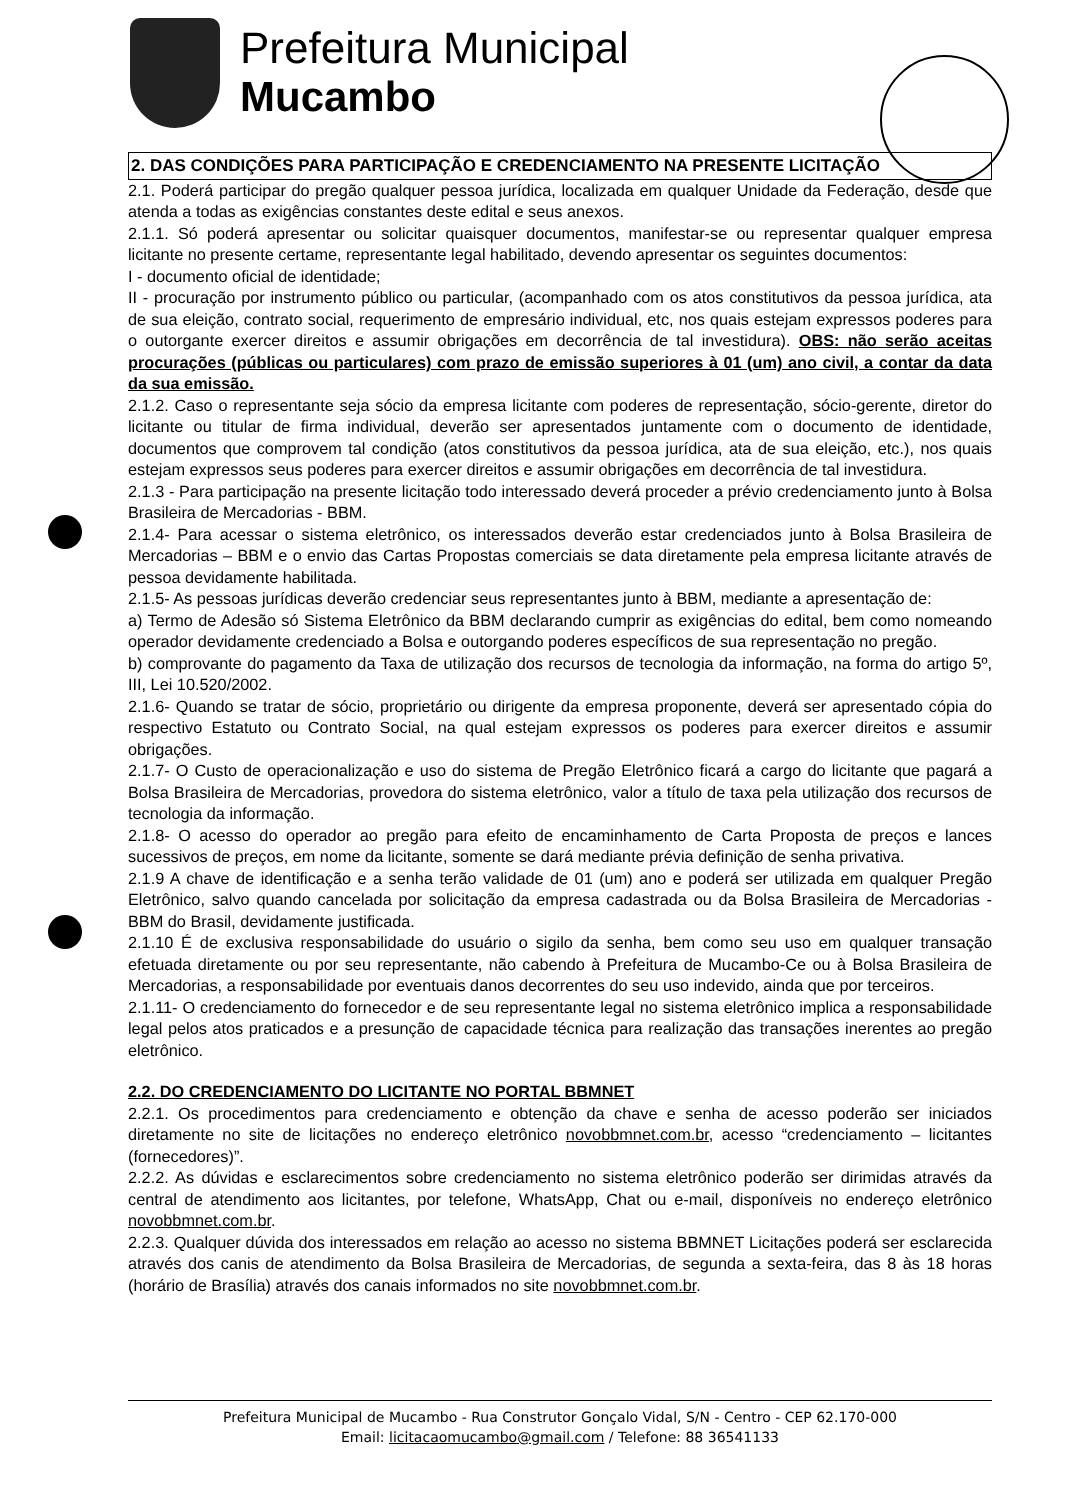Prefeitura Municipal
Mucambo
2. DAS CONDIÇÕES PARA PARTICIPAÇÃO E CREDENCIAMENTO NA PRESENTE LICITAÇÃO
2.1. Poderá participar do pregão qualquer pessoa jurídica, localizada em qualquer Unidade da Federação, desde que atenda a todas as exigências constantes deste edital e seus anexos.
2.1.1. Só poderá apresentar ou solicitar quaisquer documentos, manifestar-se ou representar qualquer empresa licitante no presente certame, representante legal habilitado, devendo apresentar os seguintes documentos:
I - documento oficial de identidade;
II - procuração por instrumento público ou particular, (acompanhado com os atos constitutivos da pessoa jurídica, ata de sua eleição, contrato social, requerimento de empresário individual, etc, nos quais estejam expressos poderes para o outorgante exercer direitos e assumir obrigações em decorrência de tal investidura). OBS: não serão aceitas procurações (públicas ou particulares) com prazo de emissão superiores à 01 (um) ano civil, a contar da data da sua emissão.
2.1.2. Caso o representante seja sócio da empresa licitante com poderes de representação, sócio-gerente, diretor do licitante ou titular de firma individual, deverão ser apresentados juntamente com o documento de identidade, documentos que comprovem tal condição (atos constitutivos da pessoa jurídica, ata de sua eleição, etc.), nos quais estejam expressos seus poderes para exercer direitos e assumir obrigações em decorrência de tal investidura.
2.1.3 - Para participação na presente licitação todo interessado deverá proceder a prévio credenciamento junto à Bolsa Brasileira de Mercadorias - BBM.
2.1.4- Para acessar o sistema eletrônico, os interessados deverão estar credenciados junto à Bolsa Brasileira de Mercadorias – BBM e o envio das Cartas Propostas comerciais se data diretamente pela empresa licitante através de pessoa devidamente habilitada.
2.1.5- As pessoas jurídicas deverão credenciar seus representantes junto à BBM, mediante a apresentação de:
a) Termo de Adesão só Sistema Eletrônico da BBM declarando cumprir as exigências do edital, bem como nomeando operador devidamente credenciado a Bolsa e outorgando poderes específicos de sua representação no pregão.
b) comprovante do pagamento da Taxa de utilização dos recursos de tecnologia da informação, na forma do artigo 5º, III, Lei 10.520/2002.
2.1.6- Quando se tratar de sócio, proprietário ou dirigente da empresa proponente, deverá ser apresentado cópia do respectivo Estatuto ou Contrato Social, na qual estejam expressos os poderes para exercer direitos e assumir obrigações.
2.1.7- O Custo de operacionalização e uso do sistema de Pregão Eletrônico ficará a cargo do licitante que pagará a Bolsa Brasileira de Mercadorias, provedora do sistema eletrônico, valor a título de taxa pela utilização dos recursos de tecnologia da informação.
2.1.8- O acesso do operador ao pregão para efeito de encaminhamento de Carta Proposta de preços e lances sucessivos de preços, em nome da licitante, somente se dará mediante prévia definição de senha privativa.
2.1.9 A chave de identificação e a senha terão validade de 01 (um) ano e poderá ser utilizada em qualquer Pregão Eletrônico, salvo quando cancelada por solicitação da empresa cadastrada ou da Bolsa Brasileira de Mercadorias - BBM do Brasil, devidamente justificada.
2.1.10 É de exclusiva responsabilidade do usuário o sigilo da senha, bem como seu uso em qualquer transação efetuada diretamente ou por seu representante, não cabendo à Prefeitura de Mucambo-Ce ou à Bolsa Brasileira de Mercadorias, a responsabilidade por eventuais danos decorrentes do seu uso indevido, ainda que por terceiros.
2.1.11- O credenciamento do fornecedor e de seu representante legal no sistema eletrônico implica a responsabilidade legal pelos atos praticados e a presunção de capacidade técnica para realização das transações inerentes ao pregão eletrônico.
2.2. DO CREDENCIAMENTO DO LICITANTE NO PORTAL BBMNET
2.2.1. Os procedimentos para credenciamento e obtenção da chave e senha de acesso poderão ser iniciados diretamente no site de licitações no endereço eletrônico novobbmnet.com.br, acesso “credenciamento – licitantes (fornecedores)”.
2.2.2. As dúvidas e esclarecimentos sobre credenciamento no sistema eletrônico poderão ser dirimidas através da central de atendimento aos licitantes, por telefone, WhatsApp, Chat ou e-mail, disponíveis no endereço eletrônico novobbmnet.com.br.
2.2.3. Qualquer dúvida dos interessados em relação ao acesso no sistema BBMNET Licitações poderá ser esclarecida através dos canis de atendimento da Bolsa Brasileira de Mercadorias, de segunda a sexta-feira, das 8 às 18 horas (horário de Brasília) através dos canais informados no site novobbmnet.com.br.
Prefeitura Municipal de Mucambo - Rua Construtor Gonçalo Vidal, S/N - Centro - CEP 62.170-000
Email: licitacaomucambo@gmail.com / Telefone: 88 36541133